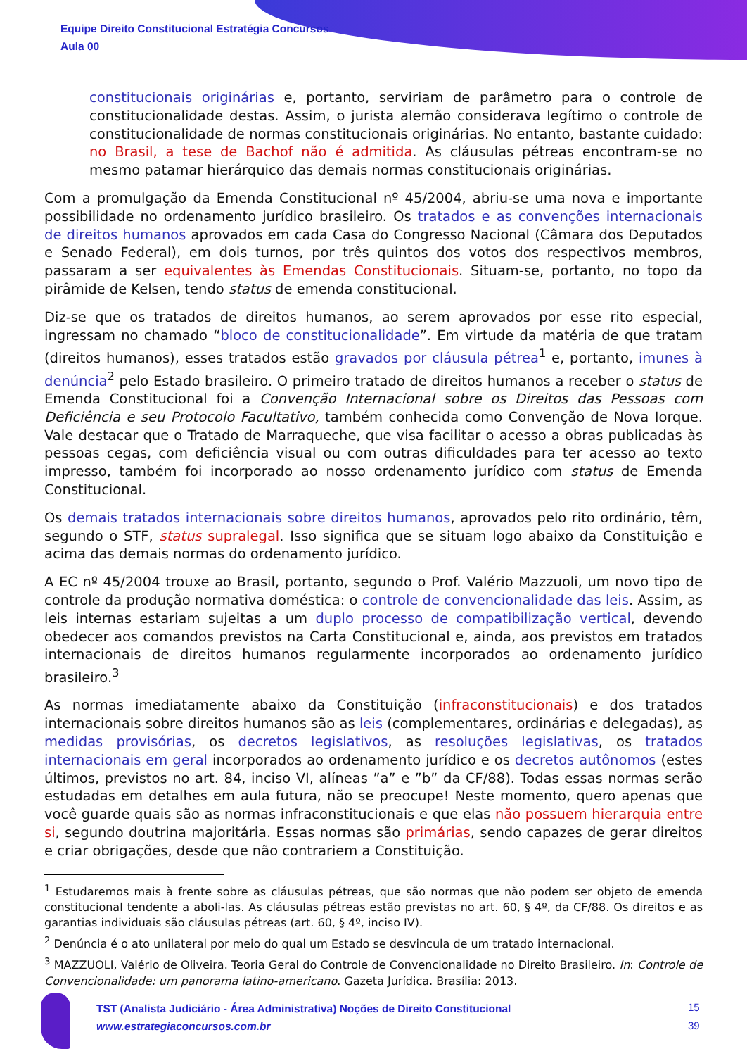Equipe Direito Constitucional Estratégia Concursos
Aula 00
constitucionais originárias e, portanto, serviriam de parâmetro para o controle de constitucionalidade destas. Assim, o jurista alemão considerava legítimo o controle de constitucionalidade de normas constitucionais originárias. No entanto, bastante cuidado: no Brasil, a tese de Bachof não é admitida. As cláusulas pétreas encontram-se no mesmo patamar hierárquico das demais normas constitucionais originárias.
Com a promulgação da Emenda Constitucional nº 45/2004, abriu-se uma nova e importante possibilidade no ordenamento jurídico brasileiro. Os tratados e as convenções internacionais de direitos humanos aprovados em cada Casa do Congresso Nacional (Câmara dos Deputados e Senado Federal), em dois turnos, por três quintos dos votos dos respectivos membros, passaram a ser equivalentes às Emendas Constitucionais. Situam-se, portanto, no topo da pirâmide de Kelsen, tendo status de emenda constitucional.
Diz-se que os tratados de direitos humanos, ao serem aprovados por esse rito especial, ingressam no chamado “bloco de constitucionalidade”. Em virtude da matéria de que tratam (direitos humanos), esses tratados estão gravados por cláusula pétrea<sup>1</sup> e, portanto, imunes à denúncia<sup>2</sup> pelo Estado brasileiro. O primeiro tratado de direitos humanos a receber o status de Emenda Constitucional foi a Convenção Internacional sobre os Direitos das Pessoas com Deficiência e seu Protocolo Facultativo, também conhecida como Convenção de Nova Iorque. Vale destacar que o Tratado de Marraqueche, que visa facilitar o acesso a obras publicadas às pessoas cegas, com deficiência visual ou com outras dificuldades para ter acesso ao texto impresso, também foi incorporado ao nosso ordenamento jurídico com status de Emenda Constitucional.
Os demais tratados internacionais sobre direitos humanos, aprovados pelo rito ordinário, têm, segundo o STF, status supralegal. Isso significa que se situam logo abaixo da Constituição e acima das demais normas do ordenamento jurídico.
A EC nº 45/2004 trouxe ao Brasil, portanto, segundo o Prof. Valério Mazzuoli, um novo tipo de controle da produção normativa doméstica: o controle de convencionalidade das leis. Assim, as leis internas estariam sujeitas a um duplo processo de compatibilização vertical, devendo obedecer aos comandos previstos na Carta Constitucional e, ainda, aos previstos em tratados internacionais de direitos humanos regularmente incorporados ao ordenamento jurídico brasileiro.<sup>3</sup>
As normas imediatamente abaixo da Constituição (infraconstitucionais) e dos tratados internacionais sobre direitos humanos são as leis (complementares, ordinárias e delegadas), as medidas provisórias, os decretos legislativos, as resoluções legislativas, os tratados internacionais em geral incorporados ao ordenamento jurídico e os decretos autônomos (estes últimos, previstos no art. 84, inciso VI, alíneas ”a” e ”b” da CF/88). Todas essas normas serão estudadas em detalhes em aula futura, não se preocupe! Neste momento, quero apenas que você guarde quais são as normas infraconstitucionais e que elas não possuem hierarquia entre si, segundo doutrina majoritária. Essas normas são primárias, sendo capazes de gerar direitos e criar obrigações, desde que não contrariem a Constituição.
<sup>1</sup> Estudaremos mais à frente sobre as cláusulas pétreas, que são normas que não podem ser objeto de emenda constitucional tendente a aboli-las. As cláusulas pétreas estão previstas no art. 60, § 4º, da CF/88. Os direitos e as garantias individuais são cláusulas pétreas (art. 60, § 4º, inciso IV).
<sup>2</sup> Denúncia é o ato unilateral por meio do qual um Estado se desvincula de um tratado internacional.
<sup>3</sup> MAZZUOLI, Valério de Oliveira. Teoria Geral do Controle de Convencionalidade no Direito Brasileiro. In: Controle de Convencionalidade: um panorama latino-americano. Gazeta Jurídica. Brasília: 2013.
TST (Analista Judiciário - Área Administrativa) Noções de Direito Constitucional
www.estrategiaconcursos.com.br
15
39